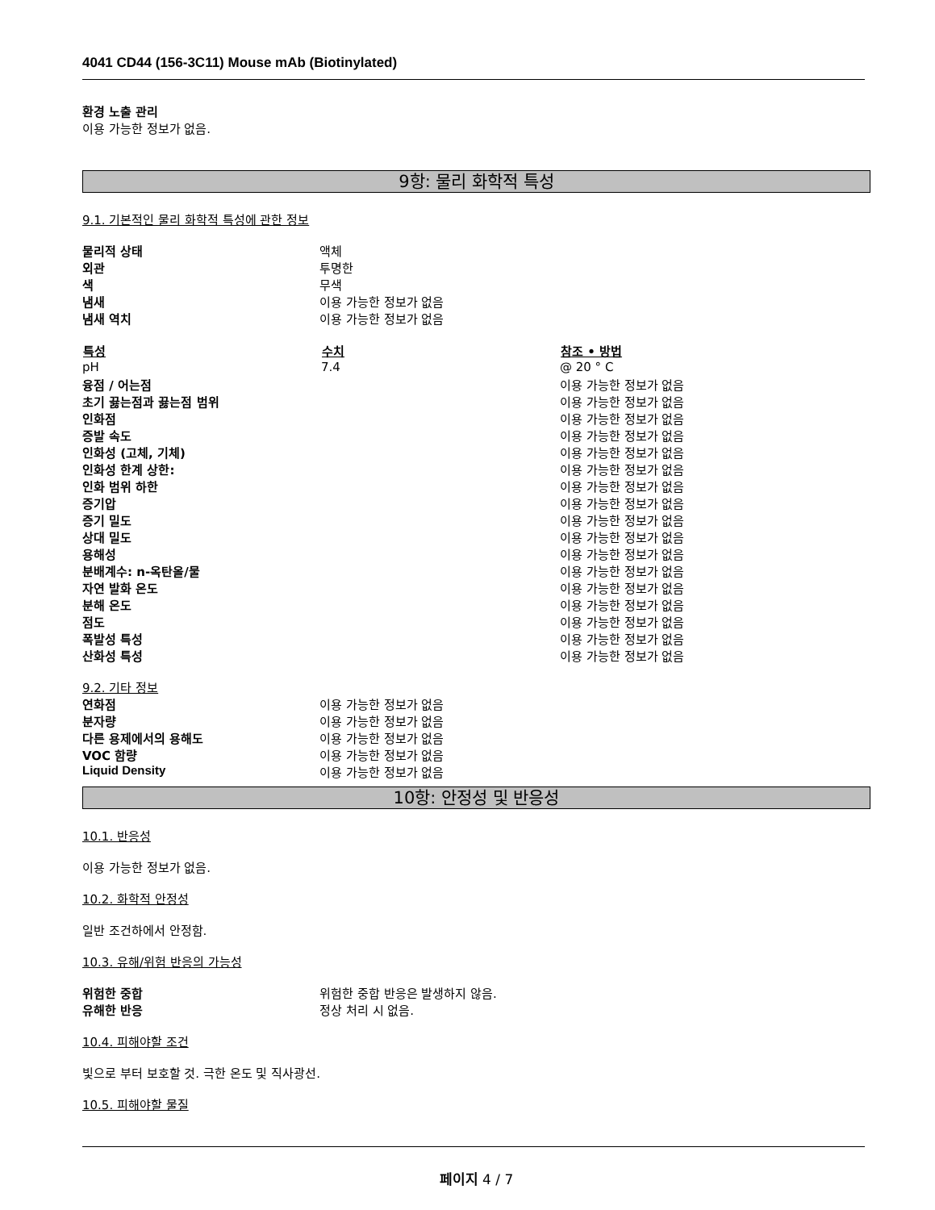4041 CD44 (156-3C11) Mouse mAb (Biotinylated)
환경 노출 관리
이용 가능한 정보가 없음.
9항: 물리 화학적 특성
9.1. 기본적인 물리 화학적 특성에 관한 정보
| 물리적 상태 | 액체 |
| 외관 | 투명한 |
| 색 | 무색 |
| 냄새 | 이용 가능한 정보가 없음 |
| 냄새 역치 | 이용 가능한 정보가 없음 |
| 특성 | 수치 | 참조 • 방법 |
| --- | --- | --- |
| pH | 7.4 | @ 20 ° C |
| 융점 / 어는점 | | 이용 가능한 정보가 없음 |
| 초기 끓는점과 끓는점 범위 | | 이용 가능한 정보가 없음 |
| 인화점 | | 이용 가능한 정보가 없음 |
| 증발 속도 | | 이용 가능한 정보가 없음 |
| 인화성 (고체, 기체) | | 이용 가능한 정보가 없음 |
| 인화성 한계 상한: | | 이용 가능한 정보가 없음 |
| 인화 범위 하한 | | 이용 가능한 정보가 없음 |
| 증기압 | | 이용 가능한 정보가 없음 |
| 증기 밀도 | | 이용 가능한 정보가 없음 |
| 상대 밀도 | | 이용 가능한 정보가 없음 |
| 용해성 | | 이용 가능한 정보가 없음 |
| 분배계수: n-옥탄올/물 | | 이용 가능한 정보가 없음 |
| 자연 발화 온도 | | 이용 가능한 정보가 없음 |
| 분해 온도 | | 이용 가능한 정보가 없음 |
| 점도 | | 이용 가능한 정보가 없음 |
| 폭발성 특성 | | 이용 가능한 정보가 없음 |
| 산화성 특성 | | 이용 가능한 정보가 없음 |
9.2. 기타 정보
| 연화점 | 이용 가능한 정보가 없음 |
| 분자량 | 이용 가능한 정보가 없음 |
| 다른 용제에서의 용해도 | 이용 가능한 정보가 없음 |
| VOC 함량 | 이용 가능한 정보가 없음 |
| Liquid Density | 이용 가능한 정보가 없음 |
10항: 안정성 및 반응성
10.1. 반응성
이용 가능한 정보가 없음.
10.2. 화학적 안정성
일반 조건하에서 안정함.
10.3. 유해/위험 반응의 가능성
| 위험한 중합 | 위험한 중합 반응은 발생하지 않음. |
| 유해한 반응 | 정상 처리 시 없음. |
10.4. 피해야할 조건
빛으로 부터 보호할 것. 극한 온도 및 직사광선.
10.5. 피해야할 물질
페이지 4 / 7